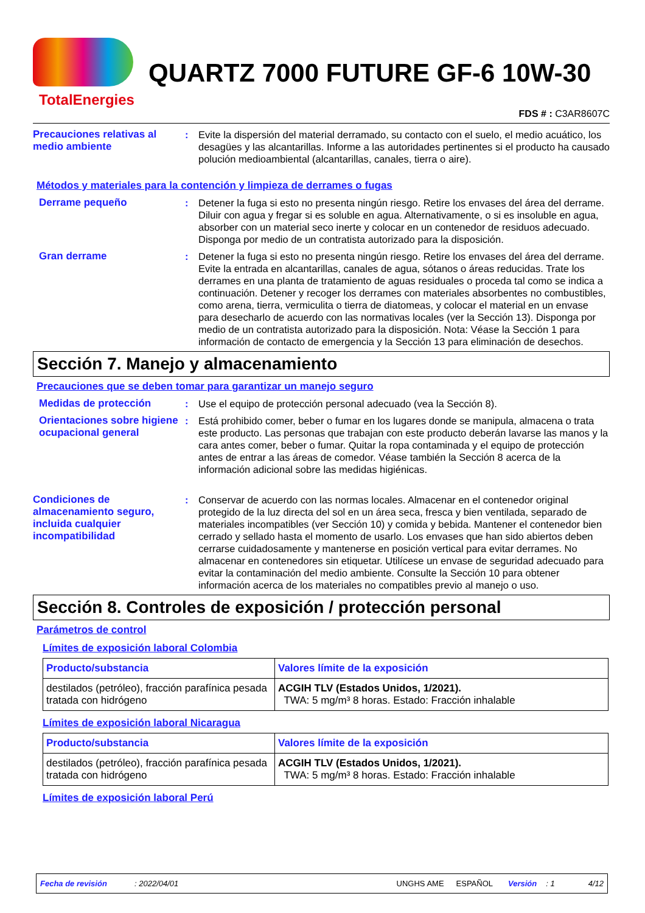TotalEnergies
QUARTZ 7000 FUTURE GF-6 10W-30
FDS # : C3AR8607C
Precauciones relativas al medio ambiente
: Evite la dispersión del material derramado, su contacto con el suelo, el medio acuático, los desagües y las alcantarillas. Informe a las autoridades pertinentes si el producto ha causado polución medioambiental (alcantarillas, canales, tierra o aire).
Métodos y materiales para la contención y limpieza de derrames o fugas
Derrame pequeño : Detener la fuga si esto no presenta ningún riesgo. Retire los envases del área del derrame. Diluir con agua y fregar si es soluble en agua. Alternativamente, o si es insoluble en agua, absorber con un material seco inerte y colocar en un contenedor de residuos adecuado. Disponga por medio de un contratista autorizado para la disposición.
Gran derrame : Detener la fuga si esto no presenta ningún riesgo. Retire los envases del área del derrame. Evite la entrada en alcantarillas, canales de agua, sótanos o áreas reducidas. Trate los derrames en una planta de tratamiento de aguas residuales o proceda tal como se indica a continuación. Detener y recoger los derrames con materiales absorbentes no combustibles, como arena, tierra, vermiculita o tierra de diatomeas, y colocar el material en un envase para desecharlo de acuerdo con las normativas locales (ver la Sección 13). Disponga por medio de un contratista autorizado para la disposición. Nota: Véase la Sección 1 para información de contacto de emergencia y la Sección 13 para eliminación de desechos.
Sección 7. Manejo y almacenamiento
Precauciones que se deben tomar para garantizar un manejo seguro
Medidas de protección : Use el equipo de protección personal adecuado (vea la Sección 8).
Orientaciones sobre higiene ocupacional general
: Está prohibido comer, beber o fumar en los lugares donde se manipula, almacena o trata este producto. Las personas que trabajan con este producto deberán lavarse las manos y la cara antes comer, beber o fumar. Quitar la ropa contaminada y el equipo de protección antes de entrar a las áreas de comedor. Véase también la Sección 8 acerca de la información adicional sobre las medidas higiénicas.
Condiciones de almacenamiento seguro, incluida cualquier incompatibilidad
: Conservar de acuerdo con las normas locales. Almacenar en el contenedor original protegido de la luz directa del sol en un área seca, fresca y bien ventilada, separado de materiales incompatibles (ver Sección 10) y comida y bebida. Mantener el contenedor bien cerrado y sellado hasta el momento de usarlo. Los envases que han sido abiertos deben cerrarse cuidadosamente y mantenerse en posición vertical para evitar derrames. No almacenar en contenedores sin etiquetar. Utilícese un envase de seguridad adecuado para evitar la contaminación del medio ambiente. Consulte la Sección 10 para obtener información acerca de los materiales no compatibles previo al manejo o uso.
Sección 8. Controles de exposición / protección personal
Parámetros de control
Límites de exposición laboral Colombia
| Producto/substancia | Valores límite de la exposición |
| --- | --- |
| destilados (petróleo), fracción parafínica pesada tratada con hidrógeno | ACGIH TLV (Estados Unidos, 1/2021). TWA: 5 mg/m³ 8 horas. Estado: Fracción inhalable |
Límites de exposición laboral Nicaragua
| Producto/substancia | Valores límite de la exposición |
| --- | --- |
| destilados (petróleo), fracción parafínica pesada tratada con hidrógeno | ACGIH TLV (Estados Unidos, 1/2021). TWA: 5 mg/m³ 8 horas. Estado: Fracción inhalable |
Límites de exposición laboral Perú
Fecha de revisión: 2022/04/01 UNGHS AME ESPAÑOL Versión: 1 4/12